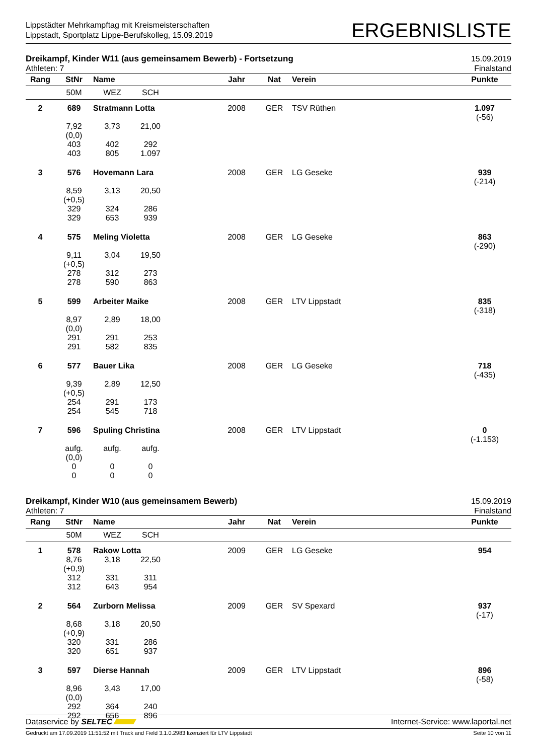Lippstädter Mehrkampftag mit Kreismeisterschaften
Lippstadt, Sportplatz Lippe-Berufskolleg, 15.09.2019
ERGEBNISLISTE
Dreikampf, Kinder W11 (aus gemeinsamem Bewerb) - Fortsetzung
Athleten: 7
15.09.2019
Finalstand
| Rang | StNr | Name | Jahr | Nat | Verein | Punkte |
| --- | --- | --- | --- | --- | --- | --- |
| | 50M WEZ SCH | | | | | |
| 2 | 689 | Stratmann Lotta | 2008 | GER | TSV Rüthen | 1.097 (-56) |
| | 7,92 (0,0) 403 403 3,73 402 805 21,00 292 1.097 | | | | | |
| 3 | 576 | Hovemann Lara | 2008 | GER | LG Geseke | 939 (-214) |
| | 8,59 (+0,5) 329 329 3,13 324 653 20,50 286 939 | | | | | |
| 4 | 575 | Meling Violetta | 2008 | GER | LG Geseke | 863 (-290) |
| | 9,11 (+0,5) 278 278 3,04 312 590 19,50 273 863 | | | | | |
| 5 | 599 | Arbeiter Maike | 2008 | GER | LTV Lippstadt | 835 (-318) |
| | 8,97 (0,0) 291 291 2,89 291 582 18,00 253 835 | | | | | |
| 6 | 577 | Bauer Lika | 2008 | GER | LG Geseke | 718 (-435) |
| | 9,39 (+0,5) 254 254 2,89 291 545 12,50 173 718 | | | | | |
| 7 | 596 | Spuling Christina | 2008 | GER | LTV Lippstadt | 0 (-1.153) |
| | aufg. (0,0) 0 0 aufg. 0 0 aufg. 0 0 | | | | | |
Dreikampf, Kinder W10 (aus gemeinsamem Bewerb)
Athleten: 7
15.09.2019
Finalstand
| Rang | StNr | Name | Jahr | Nat | Verein | Punkte |
| --- | --- | --- | --- | --- | --- | --- |
| | 50M WEZ SCH | | | | | |
| 1 | 578 | Rakow Lotta | 2009 | GER | LG Geseke | 954 |
| | 8,76 (+0,9) 312 312 3,18 331 643 22,50 311 954 | | | | | |
| 2 | 564 | Zurborn Melissa | 2009 | GER | SV Spexard | 937 (-17) |
| | 8,68 (+0,9) 320 320 3,18 331 651 20,50 286 937 | | | | | |
| 3 | 597 | Dierse Hannah | 2009 | GER | LTV Lippstadt | 896 (-58) |
| | 8,96 (0,0) 292 292 3,43 364 656 17,00 240 896 | | | | | |
Dataservice by SELTEC Internet-Service: www.laportal.net
Gedruckt am 17.09.2019 11:51:52 mit Track and Field 3.1.0.2983 lizenziert für LTV Lippstadt
Seite 10 von 11